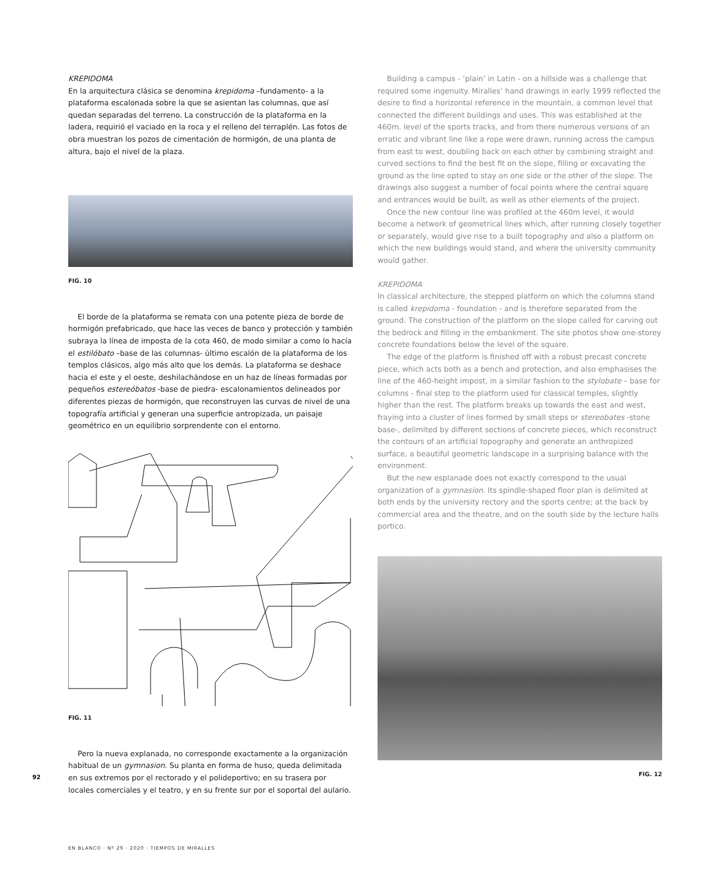KREPIDOMA
En la arquitectura clásica se denomina krepidoma –fundamento- a la plataforma escalonada sobre la que se asientan las columnas, que así quedan separadas del terreno. La construcción de la plataforma en la ladera, requirió el vaciado en la roca y el relleno del terraplén. Las fotos de obra muestran los pozos de cimentación de hormigón, de una planta de altura, bajo el nivel de la plaza.
FIG. 10
El borde de la plataforma se remata con una potente pieza de borde de hormigón prefabricado, que hace las veces de banco y protección y también subraya la línea de imposta de la cota 460, de modo similar a como lo hacía el estilóbato –base de las columnas- último escalón de la plataforma de los templos clásicos, algo más alto que los demás. La plataforma se deshace hacia el este y el oeste, deshilachándose en un haz de líneas formadas por pequeños estereóbatos -base de piedra- escalonamientos delineados por diferentes piezas de hormigón, que reconstruyen las curvas de nivel de una topografía artificial y generan una superficie antropizada, un paisaje geométrico en un equilibrio sorprendente con el entorno.
FIG. 11
Pero la nueva explanada, no corresponde exactamente a la organización habitual de un gymnasion. Su planta en forma de huso, queda delimitada en sus extremos por el rectorado y el polideportivo; en su trasera por locales comerciales y el teatro, y en su frente sur por el soportal del aulario.
Building a campus - ‘plain’ in Latin - on a hillside was a challenge that required some ingenuity. Miralles’ hand drawings in early 1999 reflected the desire to find a horizontal reference in the mountain, a common level that connected the different buildings and uses. This was established at the 460m. level of the sports tracks, and from there numerous versions of an erratic and vibrant line like a rope were drawn, running across the campus from east to west, doubling back on each other by combining straight and curved sections to find the best fit on the slope, filling or excavating the ground as the line opted to stay on one side or the other of the slope. The drawings also suggest a number of focal points where the central square and entrances would be built, as well as other elements of the project.
Once the new contour line was profiled at the 460m level, it would become a network of geometrical lines which, after running closely together or separately, would give rise to a built topography and also a platform on which the new buildings would stand, and where the university community would gather.
KREPIDOMA
In classical architecture, the stepped platform on which the columns stand is called krepidoma - foundation - and is therefore separated from the ground. The construction of the platform on the slope called for carving out the bedrock and filling in the embankment. The site photos show one-storey concrete foundations below the level of the square.
The edge of the platform is finished off with a robust precast concrete piece, which acts both as a bench and protection, and also emphasises the line of the 460-height impost, in a similar fashion to the stylobate – base for columns - final step to the platform used for classical temples, slightly higher than the rest. The platform breaks up towards the east and west, fraying into a cluster of lines formed by small steps or stereobates -stone base-, delimited by different sections of concrete pieces, which reconstruct the contours of an artificial topography and generate an anthropized surface, a beautiful geometric landscape in a surprising balance with the environment.
But the new esplanade does not exactly correspond to the usual organization of a gymnasion. Its spindle-shaped floor plan is delimited at both ends by the university rectory and the sports centre; at the back by commercial area and the theatre, and on the south side by the lecture halls portico.
FIG. 12
92
EN BLANCO · Nº 29 · 2020 · TIEMPOS DE MIRALLES